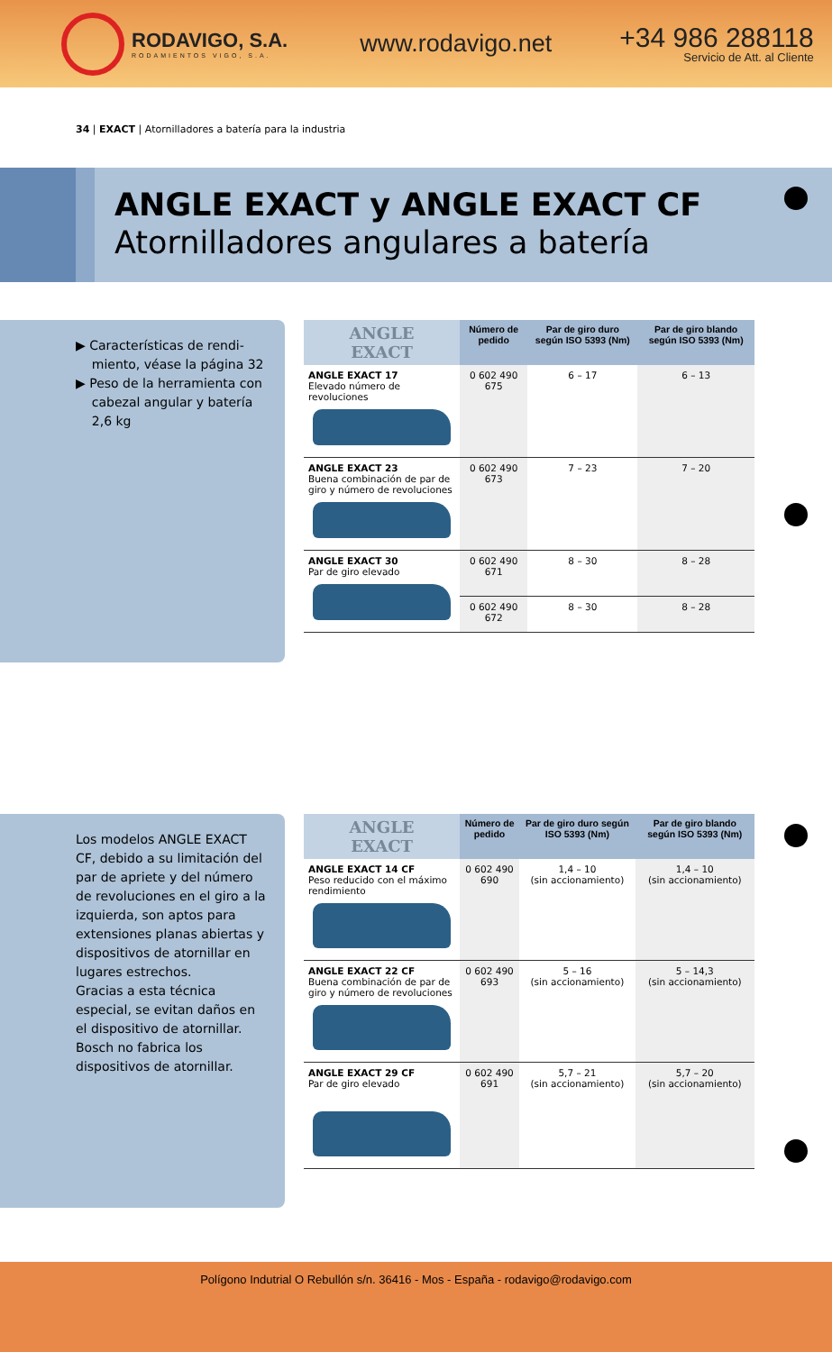RODAVIGO, S.A.
RODAMIENTOS VIGO, S.A.
www.rodavigo.net
+34 986 288118
Servicio de Att. al Cliente
34 | EXACT | Atornilladores a batería para la industria
ANGLE EXACT y ANGLE EXACT CF
Atornilladores angulares a batería
▶ Características de rendi-
miento, véase la página 32
▶ Peso de la herramienta con
cabezal angular y batería
2,6 kg
| ANGLE EXACT | Número de pedido | Par de giro duro según ISO 5393 (Nm) | Par de giro blando según ISO 5393 (Nm) |
| --- | --- | --- | --- |
| ANGLE EXACT 17 Elevado número de revoluciones | 0 602 490 675 | 6 – 17 | 6 – 13 |
| ANGLE EXACT 23 Buena combinación de par de giro y número de revoluciones | 0 602 490 673 | 7 – 23 | 7 – 20 |
| ANGLE EXACT 30 Par de giro elevado | 0 602 490 671 | 8 – 30 | 8 – 28 |
| | 0 602 490 672 | 8 – 30 | 8 – 28 |
Los modelos ANGLE EXACT CF, debido a su limitación del par de apriete y del número de revoluciones en el giro a la izquierda, son aptos para extensiones planas abiertas y dispositivos de atornillar en lugares estrechos.
Gracias a esta técnica especial, se evitan daños en el dispositivo de atornillar.
Bosch no fabrica los dispositivos de atornillar.
| ANGLE EXACT | Número de pedido | Par de giro duro según ISO 5393 (Nm) | Par de giro blando según ISO 5393 (Nm) |
| --- | --- | --- | --- |
| ANGLE EXACT 14 CF Peso reducido con el máximo rendimiento | 0 602 490 690 | 1,4 – 10 (sin accionamiento) | 1,4 – 10 (sin accionamiento) |
| ANGLE EXACT 22 CF Buena combinación de par de giro y número de revoluciones | 0 602 490 693 | 5 – 16 (sin accionamiento) | 5 – 14,3 (sin accionamiento) |
| ANGLE EXACT 29 CF Par de giro elevado | 0 602 490 691 | 5,7 – 21 (sin accionamiento) | 5,7 – 20 (sin accionamiento) |
Polígono Indutrial O Rebullón s/n. 36416 - Mos - España - rodavigo@rodavigo.com